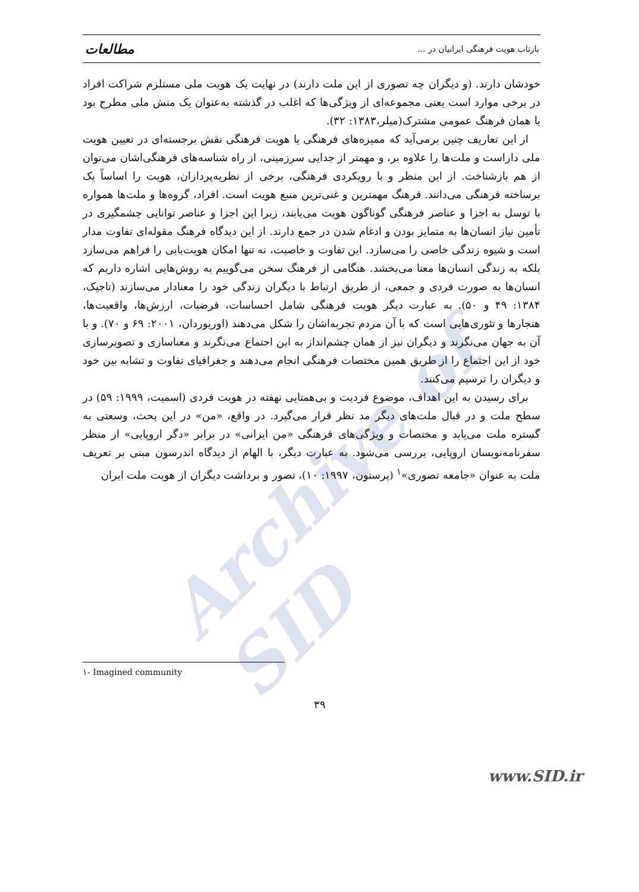Archive of SID
بازتاب هویت فرهنگی ایرانیان در ... مطالعات
خودشان دارند. (و دیگران چه تصوری از این ملت دارند) در نهایت یک هویت ملی مستلزم شراکت افراد در برخی موارد است یعنی مجموعه‌ای از ویژگی‌ها که اغلب در گذشته به‌عنوان یک منش ملی مطرح بود یا همان فرهنگ عمومی مشترک(میلر،۱۳۸۳: ۳۲).
از این تعاریف چنین برمی‌آید که ممیزه‌های فرهنگی یا هویت فرهنگی نقش برجسته‌ای در تعیین هویت ملی داراست و ملت‌ها را علاوه بر، و مهمتر از جدایی سرزمینی، از راه شناسه‌های فرهنگی‌اشان می‌توان از هم بازشناخت. از این منظر و با رویکردی فرهنگی، برخی از نظریه‌پردازان، هویت را اساساً یک برساخته فرهنگی می‌دانند. فرهنگ مهمترین و غنی‌ترین منبع هویت است. افراد، گروه‌ها و ملت‌ها همواره با توسل به اجزا و عناصر فرهنگی گوناگون هویت می‌یابند، زیرا این اجزا و عناصر توانایی چشمگیری در تأمین نیاز انسان‌ها به متمایز بودن و ادغام شدن در جمع دارند. از این دیدگاه فرهنگ مقوله‌ای تفاوت مدار است و شیوه زندگی خاصی را می‌سازد. این تفاوت و خاصیت، نه تنها امکان هویت‌یابی را فراهم می‌سازد بلکه به زندگی انسان‌ها معنا می‌بخشد. هنگامی از فرهنگ سخن می‌گوییم به روش‌هایی اشاره داریم که انسان‌ها به صورت فردی و جمعی، از طریق ارتباط با دیگران زندگی خود را معنادار می‌سازند (تاجیک، ۱۳۸۴: ۴۹ و ۵۰). به عبارت دیگر هویت فرهنگی شامل احساسات، فرضیات، ارزش‌ها، واقعیت‌ها، هنجارها و تئوری‌هایی است که با آن مردم تجربه‌اشان را شکل می‌دهند (اوریوردان، ۲۰۰۱: ۶۹ و ۷۰). و با آن به جهان می‌نگرند و دیگران نیز از همان چشم‌انداز به این اجتماع می‌نگرند و معناسازی و تصویرسازی خود از این اجتماع را از طریق همین مختصات فرهنگی انجام می‌دهند و جغرافیای تفاوت و تشابه بین خود و دیگران را ترسیم می‌کنند.
برای رسیدن به این اهداف، موضوع فردیت و بی‌همتایی نهفته در هویت فردی (اسمیت، ۱۹۹۹: ۵۹) در سطح ملت و در قبال ملت‌های دیگر مد نظر قرار می‌گیرد. در واقع، «من» در این بحث، وسعتی به گستره ملت می‌یابد و مختصات و ویژگی‌های فرهنگی «من ایرانی» در برابر «دگر اروپایی» از منظر سفرنامه‌نویسان اروپایی، بررسی می‌شود. به عبارت دیگر، با الهام از دیدگاه اندرسون مبنی بر تعریف ملت به عنوان «جامعه تصوری»<sup>۱</sup> (پرستون، ۱۹۹۷: ۱۰)، تصور و برداشت دیگران از هویت ملت ایران
۱- Imagined community
۳۹
www.SID.ir